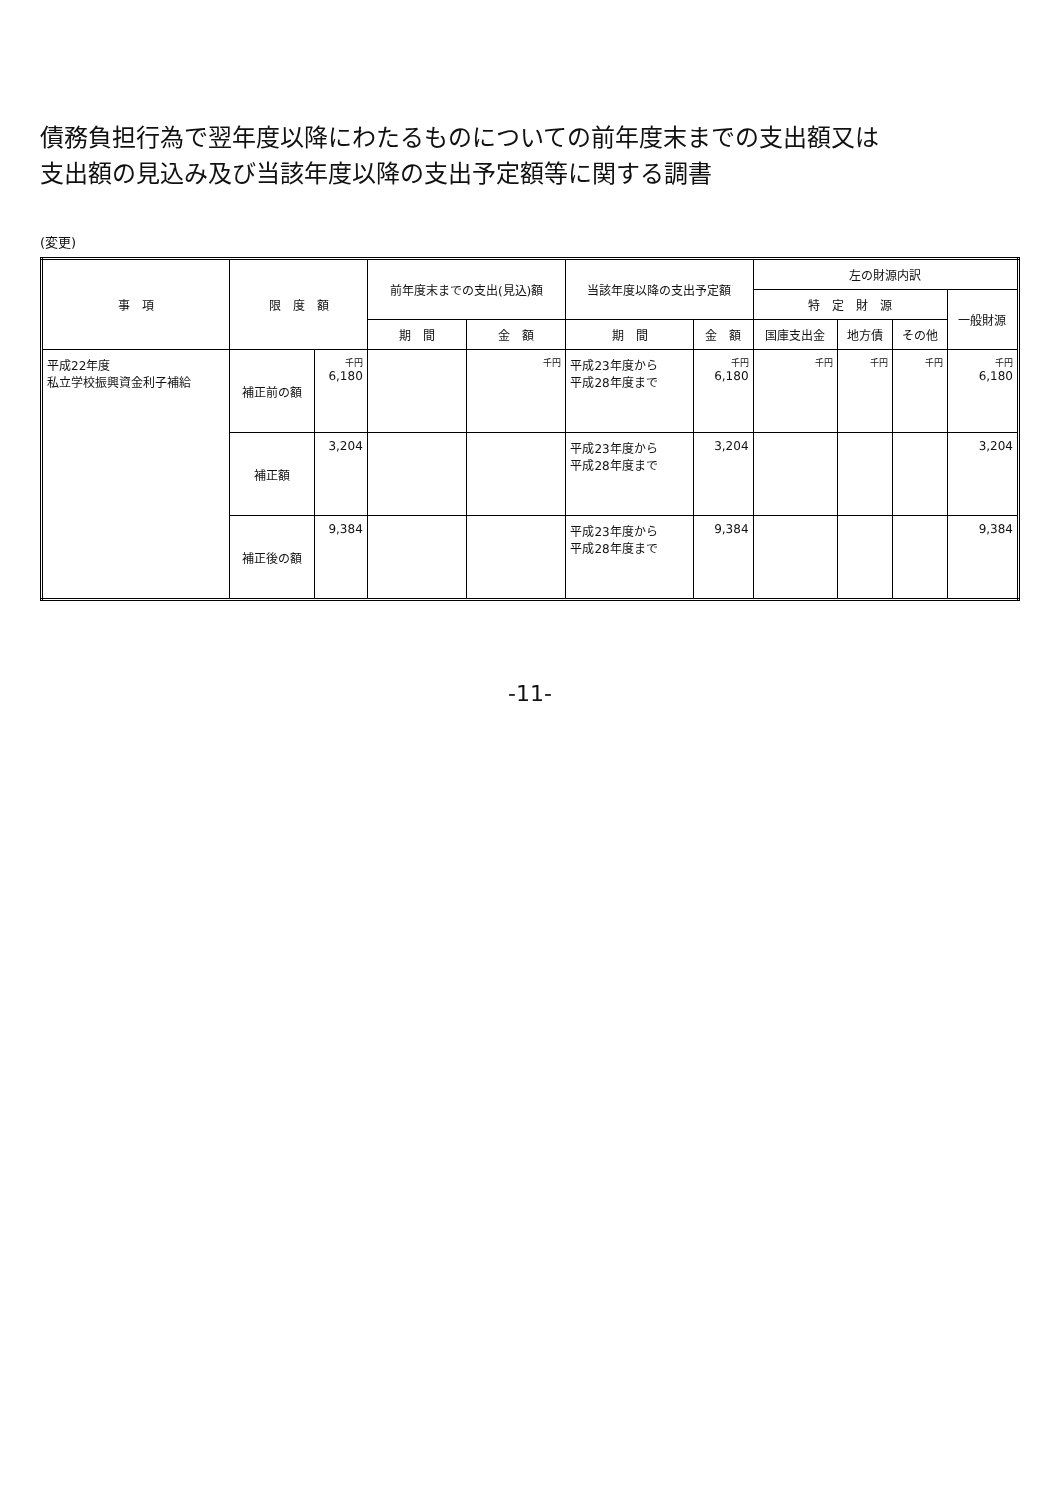債務負担行為で翌年度以降にわたるものについての前年度末までの支出額又は
支出額の見込み及び当該年度以降の支出予定額等に関する調書
(変更)
| 事 項 | 限 度 額 | | 前年度末までの支出(見込)額 | | 当該年度以降の支出予定額 | | 左の財源内訳 | | | |
| --- | --- | --- | --- | --- | --- | --- | --- | --- | --- | --- |
| | | | | | | | 特 定 財 源 | | | 一般財源 |
| | | | 期 間 | 金 額 | 期 間 | 金 額 | 国庫支出金 | 地方債 | その他 | |
| 平成22年度 私立学校振興資金利子補給 | 補正前の額 | 千円 6,180 | | 千円 | 平成23年度から 平成28年度まで | 千円 6,180 | 千円 | 千円 | 千円 | 千円 6,180 |
| | 補正額 | 3,204 | | | 平成23年度から 平成28年度まで | 3,204 | | | | 3,204 |
| | 補正後の額 | 9,384 | | | 平成23年度から 平成28年度まで | 9,384 | | | | 9,384 |
-11-